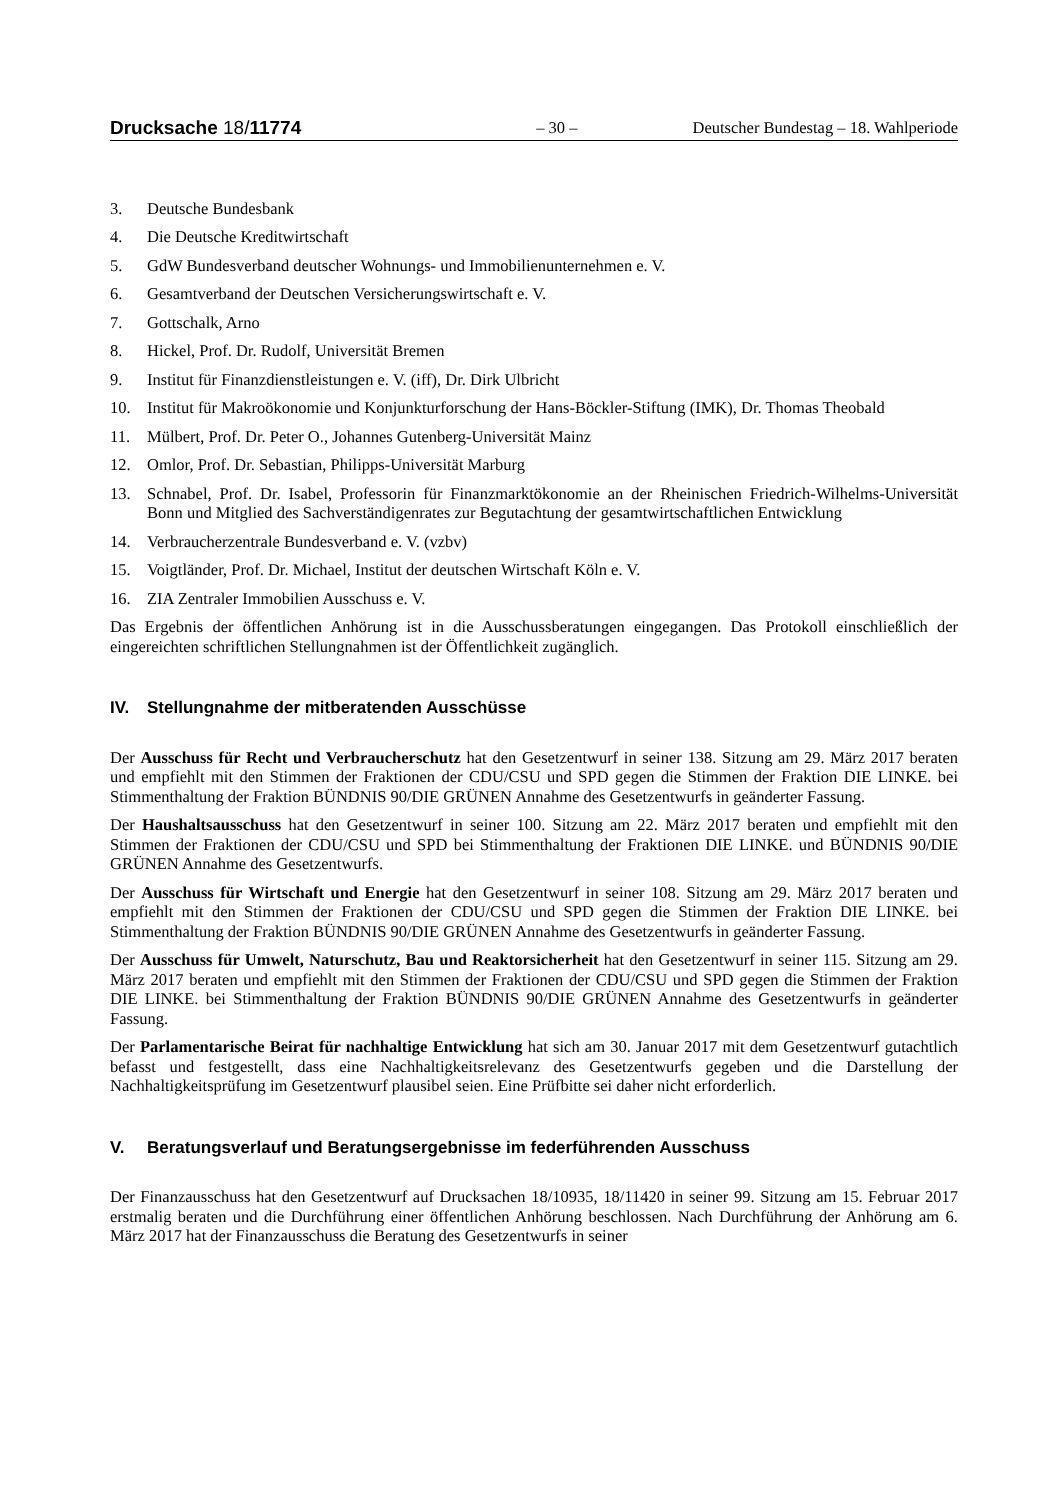Drucksache 18/11774
– 30 –
Deutscher Bundestag – 18. Wahlperiode
3. Deutsche Bundesbank
4. Die Deutsche Kreditwirtschaft
5. GdW Bundesverband deutscher Wohnungs- und Immobilienunternehmen e. V.
6. Gesamtverband der Deutschen Versicherungswirtschaft e. V.
7. Gottschalk, Arno
8. Hickel, Prof. Dr. Rudolf, Universität Bremen
9. Institut für Finanzdienstleistungen e. V. (iff), Dr. Dirk Ulbricht
10. Institut für Makroökonomie und Konjunkturforschung der Hans-Böckler-Stiftung (IMK), Dr. Thomas Theobald
11. Mülbert, Prof. Dr. Peter O., Johannes Gutenberg-Universität Mainz
12. Omlor, Prof. Dr. Sebastian, Philipps-Universität Marburg
13. Schnabel, Prof. Dr. Isabel, Professorin für Finanzmarktökonomie an der Rheinischen Friedrich-Wilhelms-Universität Bonn und Mitglied des Sachverständigenrates zur Begutachtung der gesamtwirtschaftlichen Entwicklung
14. Verbraucherzentrale Bundesverband e. V. (vzbv)
15. Voigtländer, Prof. Dr. Michael, Institut der deutschen Wirtschaft Köln e. V.
16. ZIA Zentraler Immobilien Ausschuss e. V.
Das Ergebnis der öffentlichen Anhörung ist in die Ausschussberatungen eingegangen. Das Protokoll einschließlich der eingereichten schriftlichen Stellungnahmen ist der Öffentlichkeit zugänglich.
IV. Stellungnahme der mitberatenden Ausschüsse
Der Ausschuss für Recht und Verbraucherschutz hat den Gesetzentwurf in seiner 138. Sitzung am 29. März 2017 beraten und empfiehlt mit den Stimmen der Fraktionen der CDU/CSU und SPD gegen die Stimmen der Fraktion DIE LINKE. bei Stimmenthaltung der Fraktion BÜNDNIS 90/DIE GRÜNEN Annahme des Gesetzentwurfs in geänderter Fassung.
Der Haushaltsausschuss hat den Gesetzentwurf in seiner 100. Sitzung am 22. März 2017 beraten und empfiehlt mit den Stimmen der Fraktionen der CDU/CSU und SPD bei Stimmenthaltung der Fraktionen DIE LINKE. und BÜNDNIS 90/DIE GRÜNEN Annahme des Gesetzentwurfs.
Der Ausschuss für Wirtschaft und Energie hat den Gesetzentwurf in seiner 108. Sitzung am 29. März 2017 beraten und empfiehlt mit den Stimmen der Fraktionen der CDU/CSU und SPD gegen die Stimmen der Fraktion DIE LINKE. bei Stimmenthaltung der Fraktion BÜNDNIS 90/DIE GRÜNEN Annahme des Gesetzentwurfs in geänderter Fassung.
Der Ausschuss für Umwelt, Naturschutz, Bau und Reaktorsicherheit hat den Gesetzentwurf in seiner 115. Sitzung am 29. März 2017 beraten und empfiehlt mit den Stimmen der Fraktionen der CDU/CSU und SPD gegen die Stimmen der Fraktion DIE LINKE. bei Stimmenthaltung der Fraktion BÜNDNIS 90/DIE GRÜNEN Annahme des Gesetzentwurfs in geänderter Fassung.
Der Parlamentarische Beirat für nachhaltige Entwicklung hat sich am 30. Januar 2017 mit dem Gesetzentwurf gutachtlich befasst und festgestellt, dass eine Nachhaltigkeitsrelevanz des Gesetzentwurfs gegeben und die Darstellung der Nachhaltigkeitsprüfung im Gesetzentwurf plausibel seien. Eine Prüfbitte sei daher nicht erforderlich.
V. Beratungsverlauf und Beratungsergebnisse im federführenden Ausschuss
Der Finanzausschuss hat den Gesetzentwurf auf Drucksachen 18/10935, 18/11420 in seiner 99. Sitzung am 15. Februar 2017 erstmalig beraten und die Durchführung einer öffentlichen Anhörung beschlossen. Nach Durchführung der Anhörung am 6. März 2017 hat der Finanzausschuss die Beratung des Gesetzentwurfs in seiner